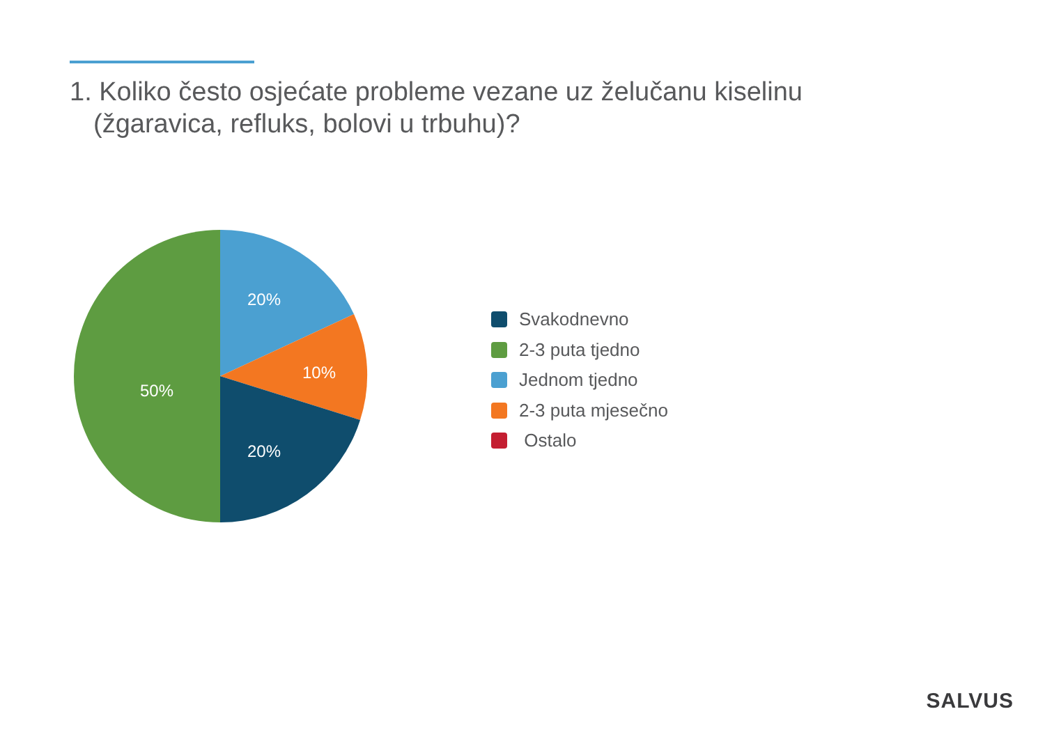1. Koliko često osjećate probleme vezane uz želučanu kiselinu (žgaravica, refluks, bolovi u trbuhu)?
20%
10%
20%
50%
Svakodnevno
2-3 puta tjedno
Jednom tjedno
2-3 puta mjesečno
Ostalo
SALVUS